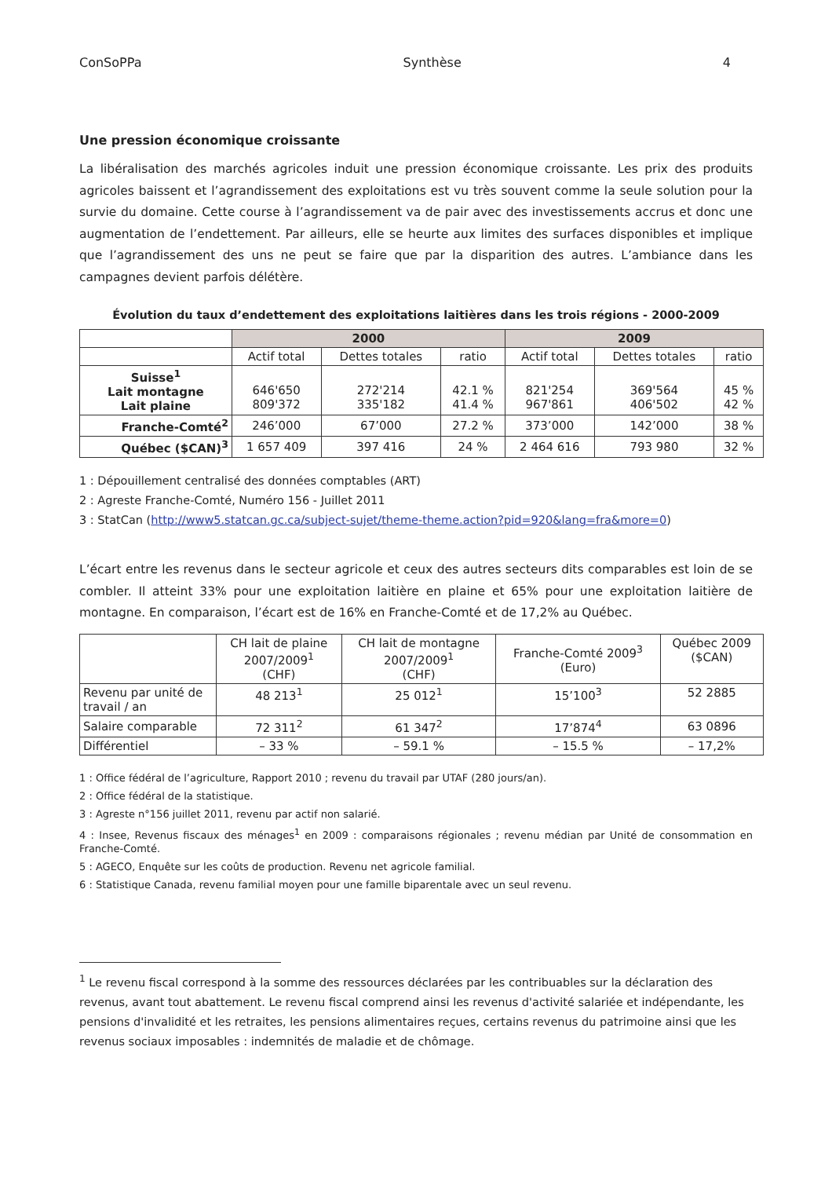ConSoPPa Synthèse 4
Une pression économique croissante
La libéralisation des marchés agricoles induit une pression économique croissante. Les prix des produits agricoles baissent et l’agrandissement des exploitations est vu très souvent comme la seule solution pour la survie du domaine. Cette course à l’agrandissement va de pair avec des investissements accrus et donc une augmentation de l’endettement. Par ailleurs, elle se heurte aux limites des surfaces disponibles et implique que l’agrandissement des uns ne peut se faire que par la disparition des autres. L’ambiance dans les campagnes devient parfois délétère.
Évolution du taux d’endettement des exploitations laitières dans les trois régions - 2000-2009
| | 2000 | | | 2009 | | |
| | Actif total | Dettes totales | ratio | Actif total | Dettes totales | ratio |
| Suisse<sup>1</sup> Lait montagne Lait plaine | 646'650 809'372 | 272'214 335'182 | 42.1 % 41.4 % | 821'254 967'861 | 369'564 406'502 | 45 % 42 % |
| Franche-Comté<sup>2</sup> | 246’000 | 67’000 | 27.2 % | 373’000 | 142’000 | 38 % |
| Québec ($CAN)<sup>3</sup> | 1 657 409 | 397 416 | 24 % | 2 464 616 | 793 980 | 32 % |
1 : Dépouillement centralisé des données comptables (ART)
2 : Agreste Franche-Comté, Numéro 156 - Juillet 2011
3 : StatCan (http://www5.statcan.gc.ca/subject-sujet/theme-theme.action?pid=920&lang=fra&more=0)
L’écart entre les revenus dans le secteur agricole et ceux des autres secteurs dits comparables est loin de se combler. Il atteint 33% pour une exploitation laitière en plaine et 65% pour une exploitation laitière de montagne. En comparaison, l’écart est de 16% en Franche-Comté et de 17,2% au Québec.
| | CH lait de plaine 2007/2009<sup>1</sup> (CHF) | CH lait de montagne 2007/2009<sup>1</sup> (CHF) | Franche-Comté 2009<sup>3</sup> (Euro) | Québec 2009 ($CAN) |
| Revenu par unité de travail / an | 48 213<sup>1</sup> | 25 012<sup>1</sup> | 15’100<sup>3</sup> | 52 2885 |
| Salaire comparable | 72 311<sup>2</sup> | 61 347<sup>2</sup> | 17’874<sup>4</sup> | 63 0896 |
| Différentiel | – 33 % | – 59.1 % | – 15.5 % | – 17,2% |
1 : Office fédéral de l’agriculture, Rapport 2010 ; revenu du travail par UTAF (280 jours/an).
2 : Office fédéral de la statistique.
3 : Agreste n°156 juillet 2011, revenu par actif non salarié.
4 : Insee, Revenus fiscaux des ménages<sup>1</sup> en 2009 : comparaisons régionales ; revenu médian par Unité de consommation en Franche-Comté.
5 : AGECO, Enquête sur les coûts de production. Revenu net agricole familial.
6 : Statistique Canada, revenu familial moyen pour une famille biparentale avec un seul revenu.
<sup>1</sup> Le revenu fiscal correspond à la somme des ressources déclarées par les contribuables sur la déclaration des revenus, avant tout abattement. Le revenu fiscal comprend ainsi les revenus d'activité salariée et indépendante, les pensions d'invalidité et les retraites, les pensions alimentaires reçues, certains revenus du patrimoine ainsi que les revenus sociaux imposables : indemnités de maladie et de chômage.